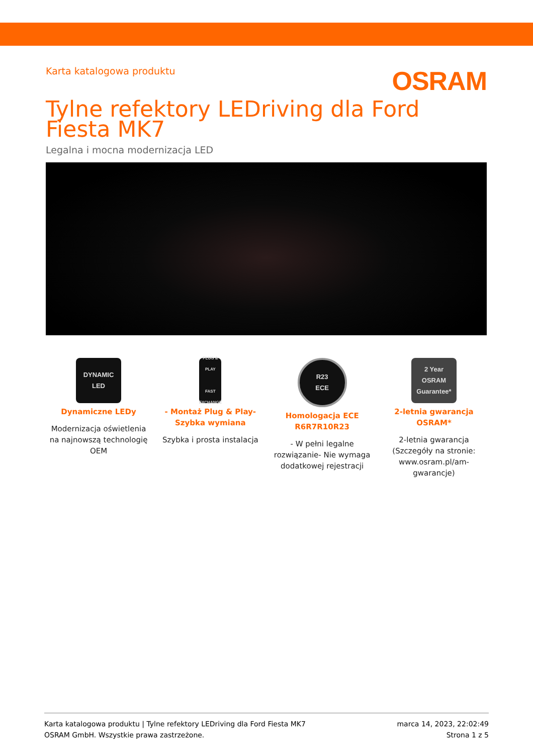Karta katalogowa produktu OSRAM
Tylne refektory LEDriving dla Ford Fiesta MK7
Legalna i mocna modernizacja LED
DYNAMIC
LED
Dynamiczne LEDy
Modernizacja oświetlenia na najnowszą technologię OEM
PLUG & PLAY
FAST EXCHANGE
- Montaż Plug & Play- Szybka wymiana
Szybka i prosta instalacja
R23
ECE
Homologacja ECE R6R7R10R23
- W pełni legalne rozwiązanie- Nie wymaga dodatkowej rejestracji
2 Year
OSRAM Guarantee*
2-letnia gwarancja OSRAM*
2-letnia gwarancja (Szczegóły na stronie: www.osram.pl/am-gwarancje)
Karta katalogowa produktu | Tylne refektory LEDriving dla Ford Fiesta MK7
OSRAM GmbH. Wszystkie prawa zastrzeżone.
marca 14, 2023, 22:02:49
Strona 1 z 5